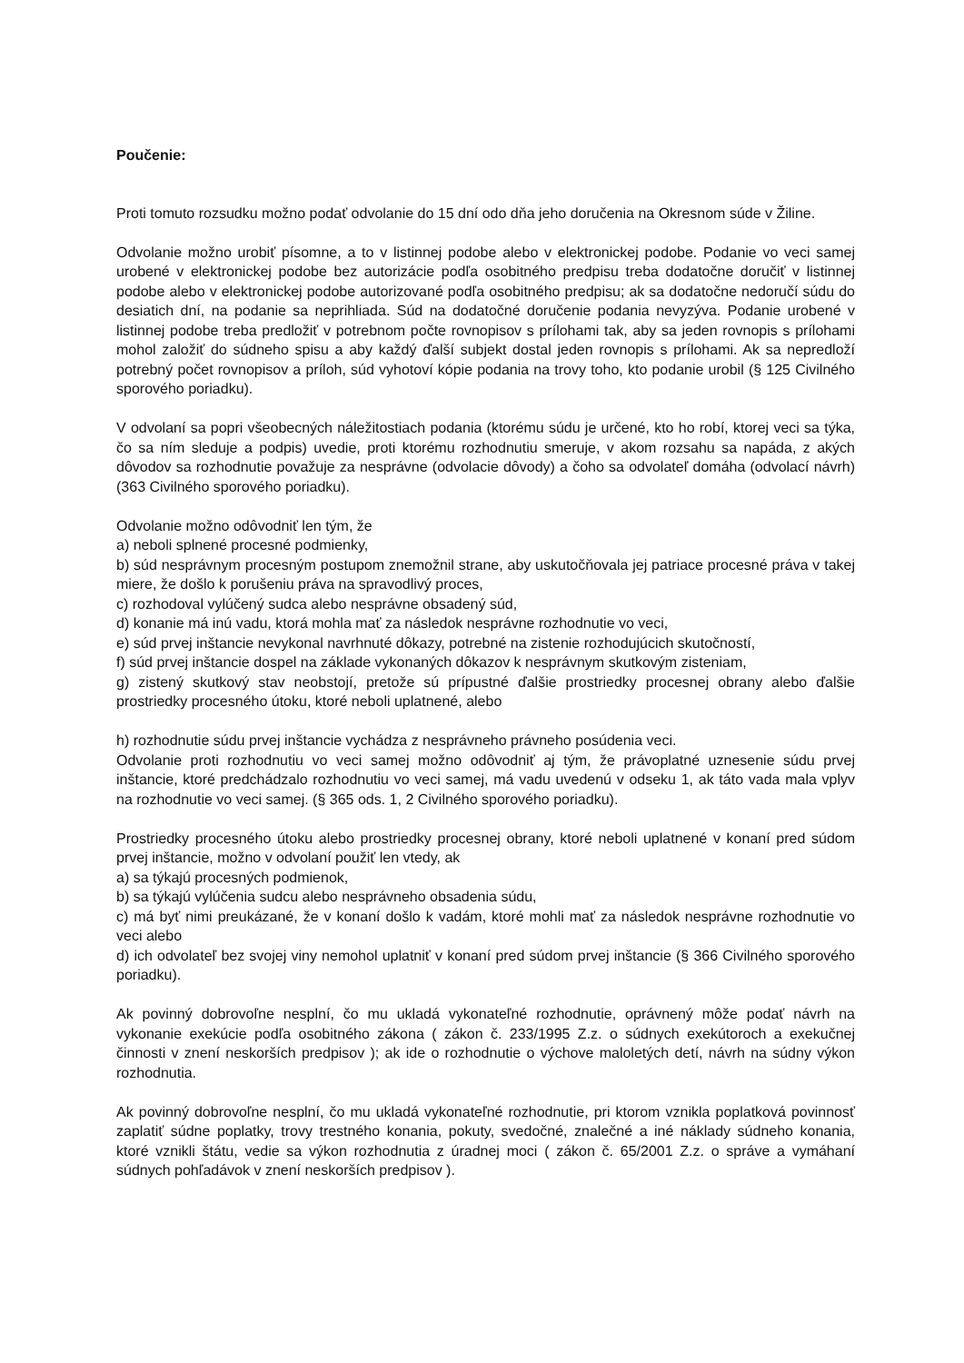Poučenie:
Proti tomuto rozsudku možno podať odvolanie do 15 dní odo dňa jeho doručenia na Okresnom súde v Žiline.
Odvolanie možno urobiť písomne, a to v listinnej podobe alebo v elektronickej podobe. Podanie vo veci samej urobené v elektronickej podobe bez autorizácie podľa osobitného predpisu treba dodatočne doručiť v listinnej podobe alebo v elektronickej podobe autorizované podľa osobitného predpisu; ak sa dodatočne nedoručí súdu do desiatich dní, na podanie sa neprihliada. Súd na dodatočné doručenie podania nevyzýva. Podanie urobené v listinnej podobe treba predložiť v potrebnom počte rovnopisov s prílohami tak, aby sa jeden rovnopis s prílohami mohol založiť do súdneho spisu a aby každý ďalší subjekt dostal jeden rovnopis s prílohami. Ak sa nepredloží potrebný počet rovnopisov a príloh, súd vyhotoví kópie podania na trovy toho, kto podanie urobil (§ 125 Civilného sporového poriadku).
V odvolaní sa popri všeobecných náležitostiach podania (ktorému súdu je určené, kto ho robí, ktorej veci sa týka, čo sa ním sleduje a podpis) uvedie, proti ktorému rozhodnutiu smeruje, v akom rozsahu sa napáda, z akých dôvodov sa rozhodnutie považuje za nesprávne (odvolacie dôvody) a čoho sa odvolateľ domáha (odvolací návrh) (363 Civilného sporového poriadku).
Odvolanie možno odôvodniť len tým, že
a) neboli splnené procesné podmienky,
b) súd nesprávnym procesným postupom znemožnil strane, aby uskutočňovala jej patriace procesné práva v takej miere, že došlo k porušeniu práva na spravodlivý proces,
c) rozhodoval vylúčený sudca alebo nesprávne obsadený súd,
d) konanie má inú vadu, ktorá mohla mať za následok nesprávne rozhodnutie vo veci,
e) súd prvej inštancie nevykonal navrhnuté dôkazy, potrebné na zistenie rozhodujúcich skutočností,
f) súd prvej inštancie dospel na základe vykonaných dôkazov k nesprávnym skutkovým zisteniam,
g) zistený skutkový stav neobstojí, pretože sú prípustné ďalšie prostriedky procesnej obrany alebo ďalšie prostriedky procesného útoku, ktoré neboli uplatnené, alebo
h) rozhodnutie súdu prvej inštancie vychádza z nesprávneho právneho posúdenia veci.
Odvolanie proti rozhodnutiu vo veci samej možno odôvodniť aj tým, že právoplatné uznesenie súdu prvej inštancie, ktoré predchádzalo rozhodnutiu vo veci samej, má vadu uvedenú v odseku 1, ak táto vada mala vplyv na rozhodnutie vo veci samej. (§ 365 ods. 1, 2 Civilného sporového poriadku).
Prostriedky procesného útoku alebo prostriedky procesnej obrany, ktoré neboli uplatnené v konaní pred súdom prvej inštancie, možno v odvolaní použiť len vtedy, ak
a) sa týkajú procesných podmienok,
b) sa týkajú vylúčenia sudcu alebo nesprávneho obsadenia súdu,
c) má byť nimi preukázané, že v konaní došlo k vadám, ktoré mohli mať za následok nesprávne rozhodnutie vo veci alebo
d) ich odvolateľ bez svojej viny nemohol uplatniť v konaní pred súdom prvej inštancie (§ 366 Civilného sporového poriadku).
Ak povinný dobrovoľne nesplní, čo mu ukladá vykonateľné rozhodnutie, oprávnený môže podať návrh na vykonanie exekúcie podľa osobitného zákona ( zákon č. 233/1995 Z.z. o súdnych exekútoroch a exekučnej činnosti v znení neskorších predpisov ); ak ide o rozhodnutie o výchove maloletých detí, návrh na súdny výkon rozhodnutia.
Ak povinný dobrovoľne nesplní, čo mu ukladá vykonateľné rozhodnutie, pri ktorom vznikla poplatková povinnosť zaplatiť súdne poplatky, trovy trestného konania, pokuty, svedočné, znalečné a iné náklady súdneho konania, ktoré vznikli štátu, vedie sa výkon rozhodnutia z úradnej moci ( zákon č. 65/2001 Z.z. o správe a vymáhaní súdnych pohľadávok v znení neskorších predpisov ).